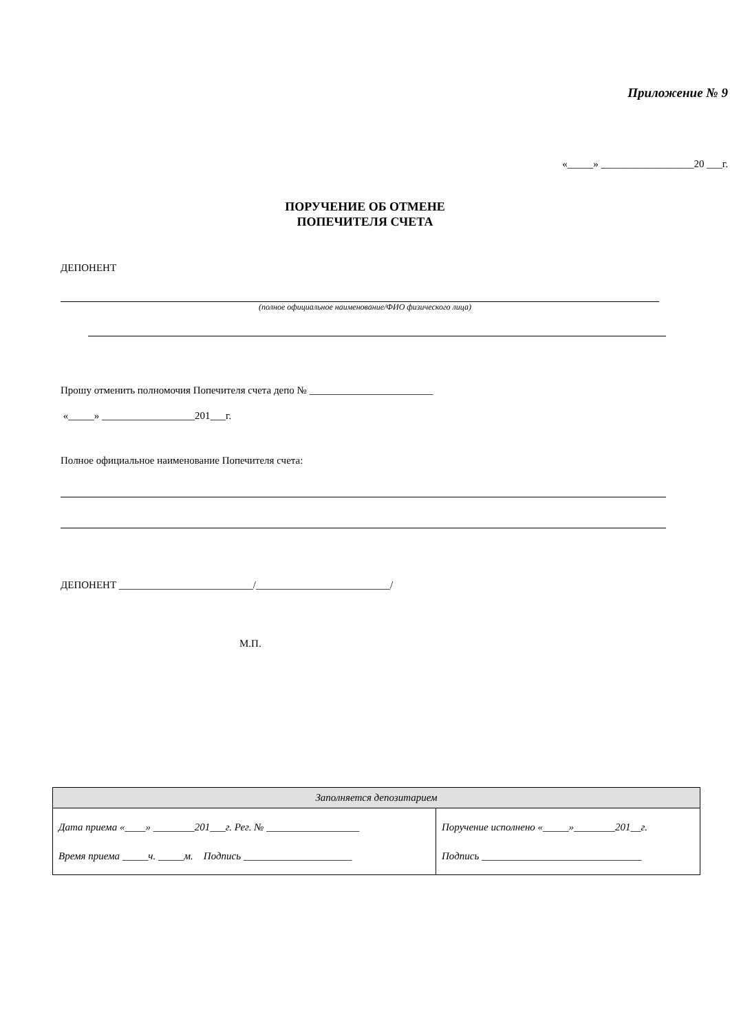Приложение № 9
«_____» __________________20 ___г.
ПОРУЧЕНИЕ ОБ ОТМЕНЕ
ПОПЕЧИТЕЛЯ СЧЕТА
ДЕПОНЕНТ
(полное официальное наименование/ФИО физического лица)
Прошу отменить полномочия Попечителя счета депо № ________________________
«_____» __________________201___г.
Полное официальное наименование Попечителя счета:
ДЕПОНЕНТ __________________________/__________________________/
М.П.
| Заполняется депозитарием | |
| Дата приема «____» ________201___г. Рег. № __________________ Время приема _____ч. _____м. Подпись _____________________ | Поручение исполнено «_____»________201__г. Подпись _______________________________ |